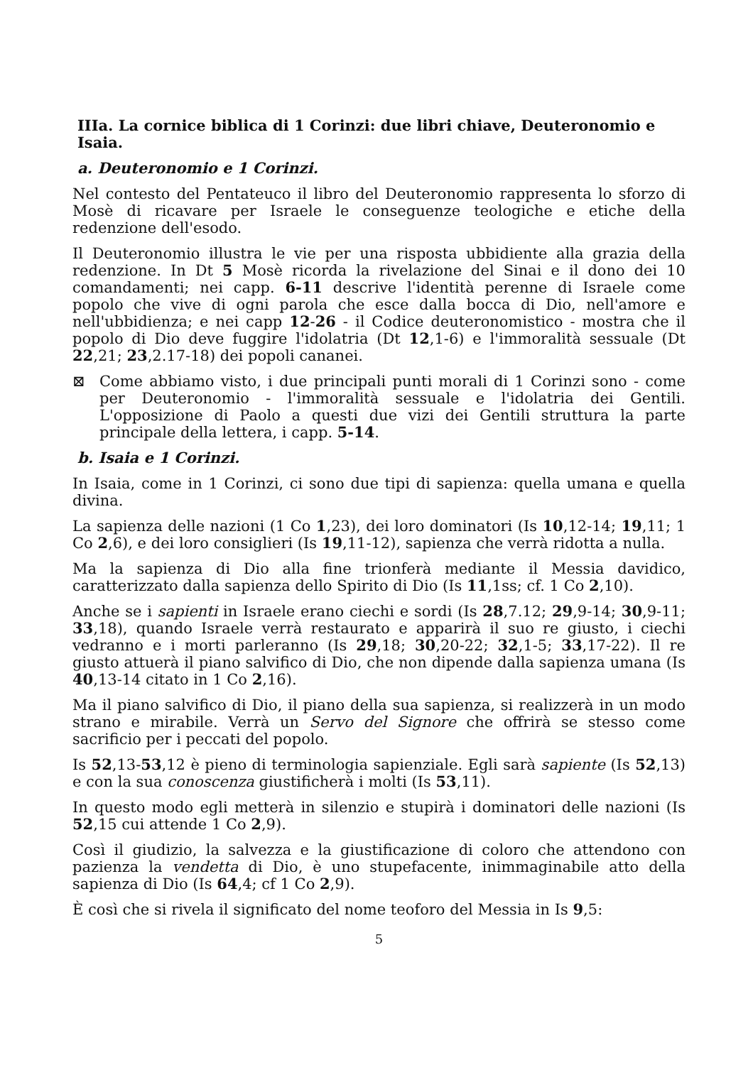IIIa. La cornice biblica di 1 Corinzi: due libri chiave, Deuteronomio e Isaia.
a. Deuteronomio e 1 Corinzi.
Nel contesto del Pentateuco il libro del Deuteronomio rappresenta lo sforzo di Mosè di ricavare per Israele le conseguenze teologiche e etiche della redenzione dell'esodo.
Il Deuteronomio illustra le vie per una risposta ubbidiente alla grazia della redenzione. In Dt 5 Mosè ricorda la rivelazione del Sinai e il dono dei 10 comandamenti; nei capp. 6-11 descrive l'identità perenne di Israele come popolo che vive di ogni parola che esce dalla bocca di Dio, nell'amore e nell'ubbidienza; e nei capp 12-26 - il Codice deuteronomistico - mostra che il popolo di Dio deve fuggire l'idolatria (Dt 12,1-6) e l'immoralità sessuale (Dt 22,21; 23,2.17-18) dei popoli cananei.
⊠ Come abbiamo visto, i due principali punti morali di 1 Corinzi sono - come per Deuteronomio - l'immoralità sessuale e l'idolatria dei Gentili. L'opposizione di Paolo a questi due vizi dei Gentili struttura la parte principale della lettera, i capp. 5-14.
b. Isaia e 1 Corinzi.
In Isaia, come in 1 Corinzi, ci sono due tipi di sapienza: quella umana e quella divina.
La sapienza delle nazioni (1 Co 1,23), dei loro dominatori (Is 10,12-14; 19,11; 1 Co 2,6), e dei loro consiglieri (Is 19,11-12), sapienza che verrà ridotta a nulla.
Ma la sapienza di Dio alla fine trionferà mediante il Messia davidico, caratterizzato dalla sapienza dello Spirito di Dio (Is 11,1ss; cf. 1 Co 2,10).
Anche se i sapienti in Israele erano ciechi e sordi (Is 28,7.12; 29,9-14; 30,9-11; 33,18), quando Israele verrà restaurato e apparirà il suo re giusto, i ciechi vedranno e i morti parleranno (Is 29,18; 30,20-22; 32,1-5; 33,17-22). Il re giusto attuerà il piano salvifico di Dio, che non dipende dalla sapienza umana (Is 40,13-14 citato in 1 Co 2,16).
Ma il piano salvifico di Dio, il piano della sua sapienza, si realizzerà in un modo strano e mirabile. Verrà un Servo del Signore che offrirà se stesso come sacrificio per i peccati del popolo.
Is 52,13-53,12 è pieno di terminologia sapienziale. Egli sarà sapiente (Is 52,13) e con la sua conoscenza giustificherà i molti (Is 53,11).
In questo modo egli metterà in silenzio e stupirà i dominatori delle nazioni (Is 52,15 cui attende 1 Co 2,9).
Così il giudizio, la salvezza e la giustificazione di coloro che attendono con pazienza la vendetta di Dio, è uno stupefacente, inimmaginabile atto della sapienza di Dio (Is 64,4; cf 1 Co 2,9).
È così che si rivela il significato del nome teoforo del Messia in Is 9,5:
5